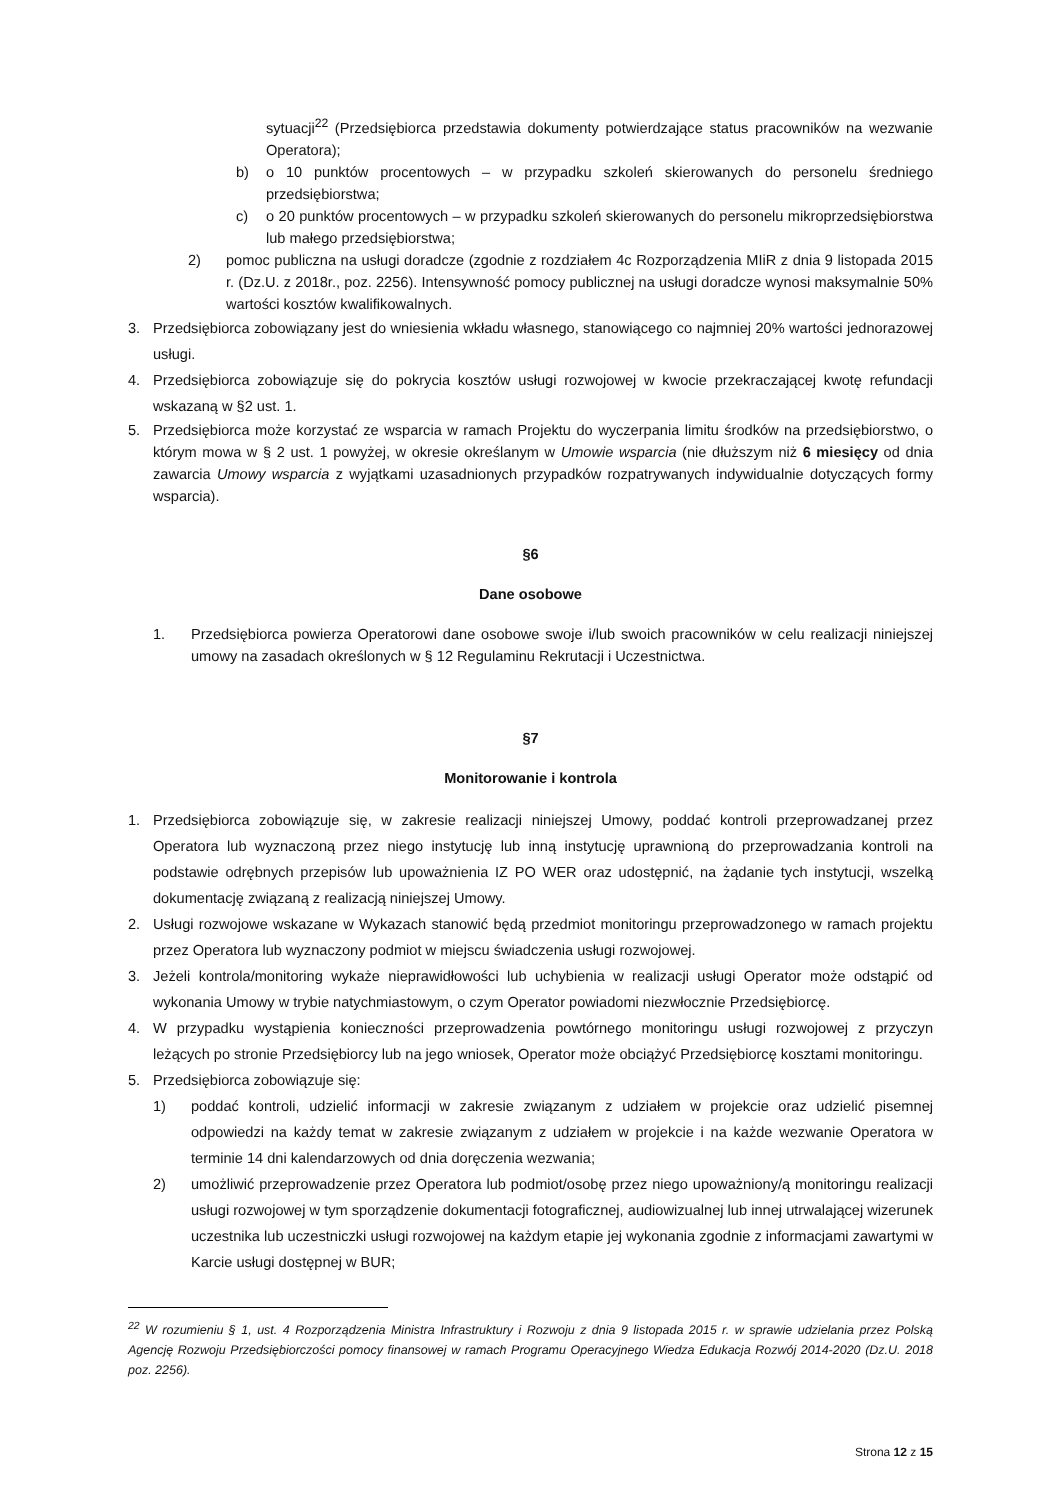sytuacji<sup>22</sup> (Przedsiębiorca przedstawia dokumenty potwierdzające status pracowników na wezwanie Operatora);
b) o 10 punktów procentowych – w przypadku szkoleń skierowanych do personelu średniego przedsiębiorstwa;
c) o 20 punktów procentowych – w przypadku szkoleń skierowanych do personelu mikroprzedsiębiorstwa lub małego przedsiębiorstwa;
2) pomoc publiczna na usługi doradcze (zgodnie z rozdziałem 4c Rozporządzenia MIiR z dnia 9 listopada 2015 r. (Dz.U. z 2018r., poz. 2256). Intensywność pomocy publicznej na usługi doradcze wynosi maksymalnie 50% wartości kosztów kwalifikowalnych.
3. Przedsiębiorca zobowiązany jest do wniesienia wkładu własnego, stanowiącego co najmniej 20% wartości jednorazowej usługi.
4. Przedsiębiorca zobowiązuje się do pokrycia kosztów usługi rozwojowej w kwocie przekraczającej kwotę refundacji wskazaną w §2 ust. 1.
5. Przedsiębiorca może korzystać ze wsparcia w ramach Projektu do wyczerpania limitu środków na przedsiębiorstwo, o którym mowa w § 2 ust. 1 powyżej, w okresie określanym w Umowie wsparcia (nie dłuższym niż 6 miesięcy od dnia zawarcia Umowy wsparcia z wyjątkami uzasadnionych przypadków rozpatrywanych indywidualnie dotyczących formy wsparcia).
§6
Dane osobowe
1. Przedsiębiorca powierza Operatorowi dane osobowe swoje i/lub swoich pracowników w celu realizacji niniejszej umowy na zasadach określonych w § 12 Regulaminu Rekrutacji i Uczestnictwa.
§7
Monitorowanie i kontrola
1. Przedsiębiorca zobowiązuje się, w zakresie realizacji niniejszej Umowy, poddać kontroli przeprowadzanej przez Operatora lub wyznaczoną przez niego instytucję lub inną instytucję uprawnioną do przeprowadzania kontroli na podstawie odrębnych przepisów lub upoważnienia IZ PO WER oraz udostępnić, na żądanie tych instytucji, wszelką dokumentację związaną z realizacją niniejszej Umowy.
2. Usługi rozwojowe wskazane w Wykazach stanowić będą przedmiot monitoringu przeprowadzonego w ramach projektu przez Operatora lub wyznaczony podmiot w miejscu świadczenia usługi rozwojowej.
3. Jeżeli kontrola/monitoring wykaże nieprawidłowości lub uchybienia w realizacji usługi Operator może odstąpić od wykonania Umowy w trybie natychmiastowym, o czym Operator powiadomi niezwłocznie Przedsiębiorcę.
4. W przypadku wystąpienia konieczności przeprowadzenia powtórnego monitoringu usługi rozwojowej z przyczyn leżących po stronie Przedsiębiorcy lub na jego wniosek, Operator może obciążyć Przedsiębiorcę kosztami monitoringu.
5. Przedsiębiorca zobowiązuje się:
1) poddać kontroli, udzielić informacji w zakresie związanym z udziałem w projekcie oraz udzielić pisemnej odpowiedzi na każdy temat w zakresie związanym z udziałem w projekcie i na każde wezwanie Operatora w terminie 14 dni kalendarzowych od dnia doręczenia wezwania;
2) umożliwić przeprowadzenie przez Operatora lub podmiot/osobę przez niego upoważniony/ą monitoringu realizacji usługi rozwojowej w tym sporządzenie dokumentacji fotograficznej, audiowizualnej lub innej utrwalającej wizerunek uczestnika lub uczestniczki usługi rozwojowej na każdym etapie jej wykonania zgodnie z informacjami zawartymi w Karcie usługi dostępnej w BUR;
<sup>22</sup> W rozumieniu § 1, ust. 4 Rozporządzenia Ministra Infrastruktury i Rozwoju z dnia 9 listopada 2015 r. w sprawie udzielania przez Polską Agencję Rozwoju Przedsiębiorczości pomocy finansowej w ramach Programu Operacyjnego Wiedza Edukacja Rozwój 2014-2020 (Dz.U. 2018 poz. 2256).
Strona 12 z 15